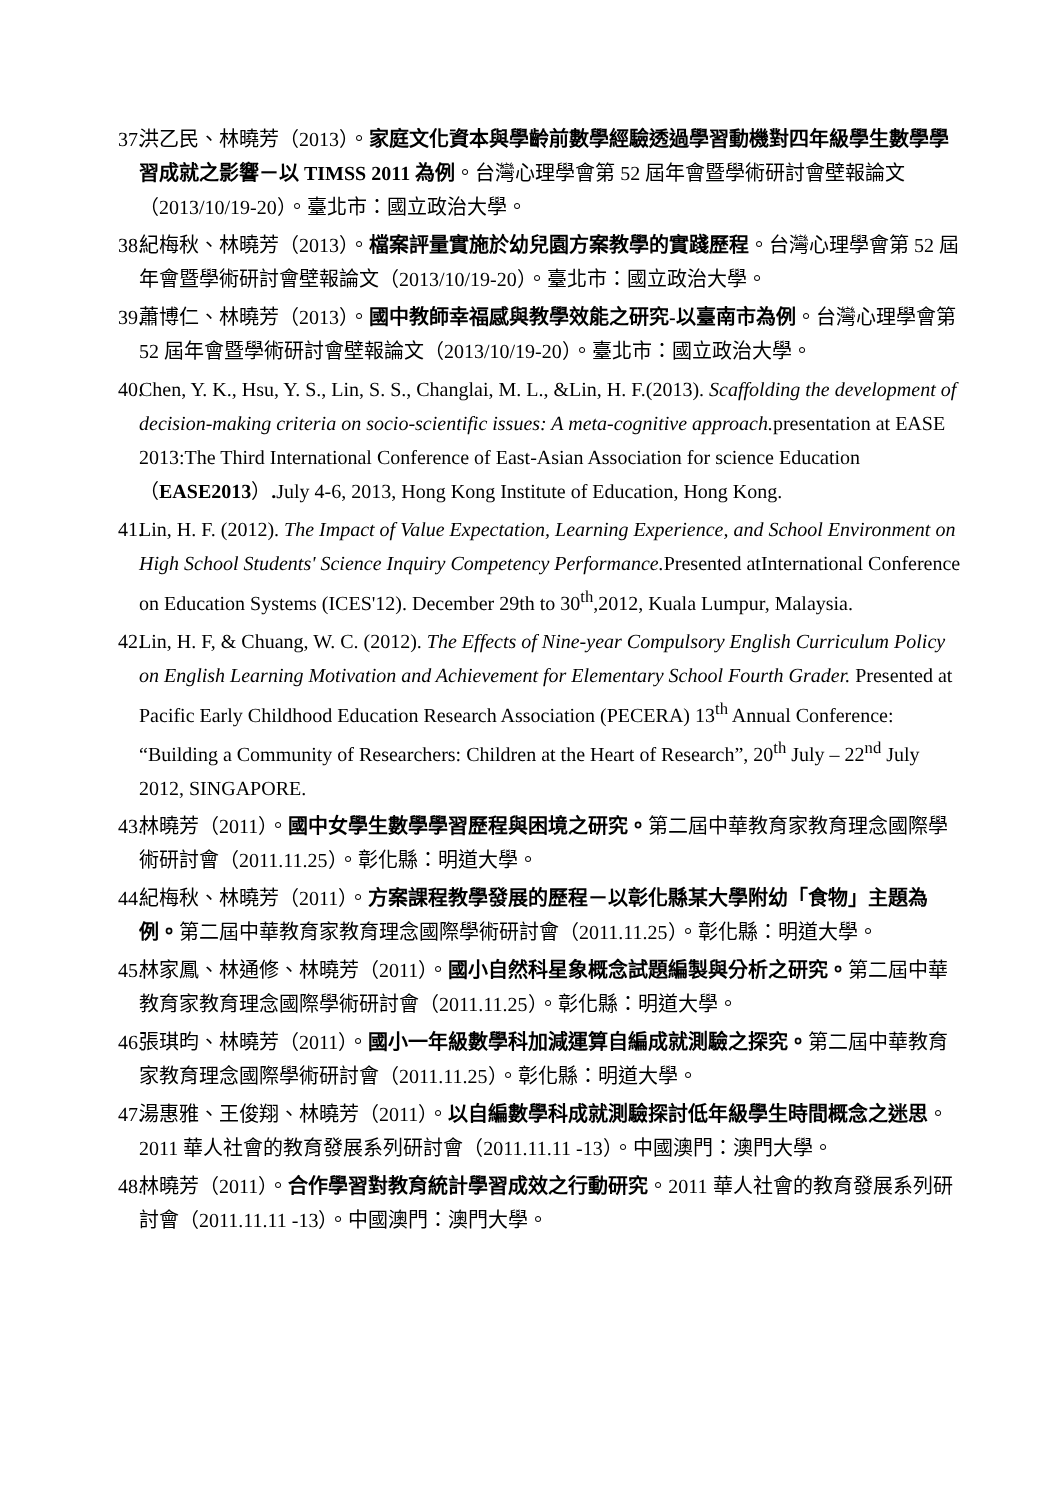37. 洪乙民、林曉芳（2013）。家庭文化資本與學齡前數學經驗透過學習動機對四年級學生數學學習成就之影響－以 TIMSS 2011 為例。台灣心理學會第 52 屆年會暨學術研討會壁報論文（2013/10/19-20）。臺北市：國立政治大學。
38. 紀梅秋、林曉芳（2013）。檔案評量實施於幼兒園方案教學的實踐歷程。台灣心理學會第 52 屆年會暨學術研討會壁報論文（2013/10/19-20）。臺北市：國立政治大學。
39. 蕭博仁、林曉芳（2013）。國中教師幸福感與教學效能之研究-以臺南市為例。台灣心理學會第 52 屆年會暨學術研討會壁報論文（2013/10/19-20）。臺北市：國立政治大學。
40. Chen, Y. K., Hsu, Y. S., Lin, S. S., Changlai, M. L., &Lin, H. F.(2013). Scaffolding the development of decision-making criteria on socio-scientific issues: A meta-cognitive approach. presentation at EASE 2013:The Third International Conference of East-Asian Association for science Education（EASE2013）. July 4-6, 2013, Hong Kong Institute of Education, Hong Kong.
41. Lin, H. F. (2012). The Impact of Value Expectation, Learning Experience, and School Environment on High School Students' Science Inquiry Competency Performance. Presented atInternational Conference on Education Systems (ICES'12). December 29th to 30<sup>th</sup>,2012, Kuala Lumpur, Malaysia.
42. Lin, H. F, & Chuang, W. C. (2012). The Effects of Nine-year Compulsory English Curriculum Policy on English Learning Motivation and Achievement for Elementary School Fourth Grader. Presented at Pacific Early Childhood Education Research Association (PECERA) 13<sup>th</sup> Annual Conference: “Building a Community of Researchers: Children at the Heart of Research”, 20<sup>th</sup> July – 22<sup>nd</sup> July 2012, SINGAPORE.
43. 林曉芳（2011）。國中女學生數學學習歷程與困境之研究。第二屆中華教育家教育理念國際學術研討會（2011.11.25）。彰化縣：明道大學。
44. 紀梅秋、林曉芳（2011）。方案課程教學發展的歷程－以彰化縣某大學附幼「食物」主題為例。第二屆中華教育家教育理念國際學術研討會（2011.11.25）。彰化縣：明道大學。
45. 林家鳳、林通修、林曉芳（2011）。國小自然科星象概念試題編製與分析之研究。第二屆中華教育家教育理念國際學術研討會（2011.11.25）。彰化縣：明道大學。
46. 張琪昀、林曉芳（2011）。國小一年級數學科加減運算自編成就測驗之探究。第二屆中華教育家教育理念國際學術研討會（2011.11.25）。彰化縣：明道大學。
47. 湯惠雅、王俊翔、林曉芳（2011）。以自編數學科成就測驗探討低年級學生時間概念之迷思。2011 華人社會的教育發展系列研討會（2011.11.11 -13）。中國澳門：澳門大學。
48. 林曉芳（2011）。合作學習對教育統計學習成效之行動研究。2011 華人社會的教育發展系列研討會（2011.11.11 -13）。中國澳門：澳門大學。